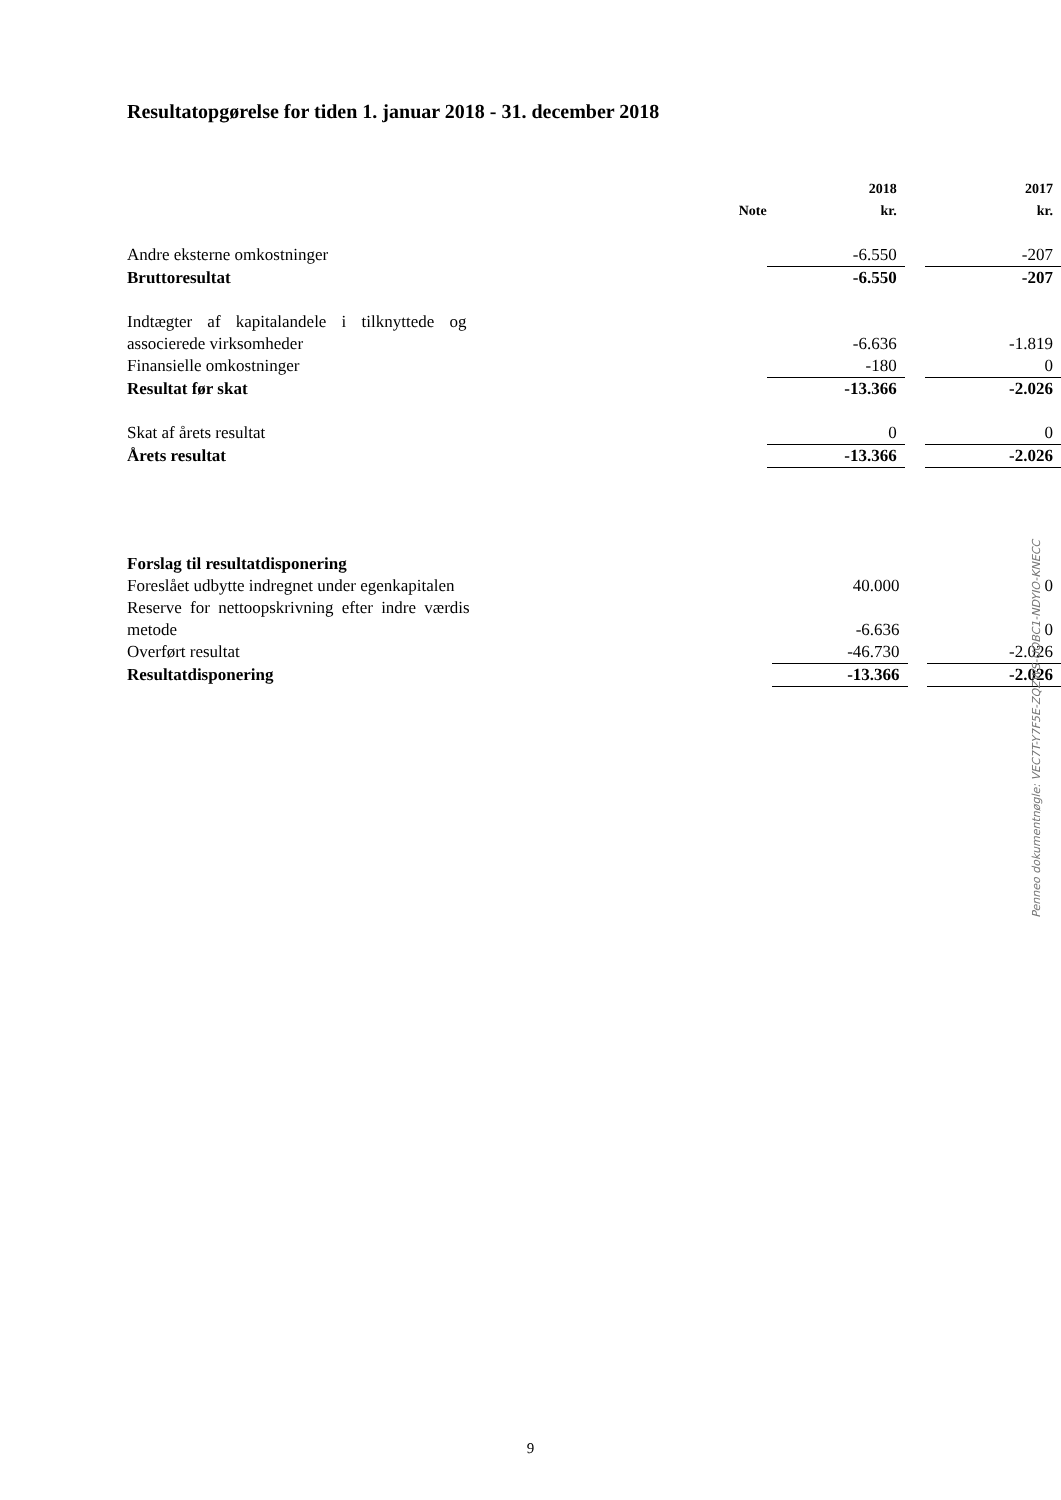Resultatopgørelse for tiden 1. januar 2018 - 31. december 2018
| | Note | 2018 kr. | | 2017 kr. |
| --- | --- | --- | --- | --- |
| Andre eksterne omkostninger | | -6.550 | | -207 |
| Bruttoresultat | | -6.550 | | -207 |
| Indtægter af kapitalandele i tilknyttede og associerede virksomheder | | -6.636 | | -1.819 |
| Finansielle omkostninger | | -180 | | 0 |
| Resultat før skat | | -13.366 | | -2.026 |
| Skat af årets resultat | | 0 | | 0 |
| Årets resultat | | -13.366 | | -2.026 |
| Forslag til resultatdisponering | | | | |
| Foreslået udbytte indregnet under egenkapitalen | | 40.000 | | 0 |
| Reserve for nettoopskrivning efter indre værdis metode | | -6.636 | | 0 |
| Overført resultat | | -46.730 | | -2.026 |
| Resultatdisponering | | -13.366 | | -2.026 |
Penneo dokumentnøgle: VEC7T-Y7F5E-ZQZWS-UOBC1-NDYIO-KNECC
9